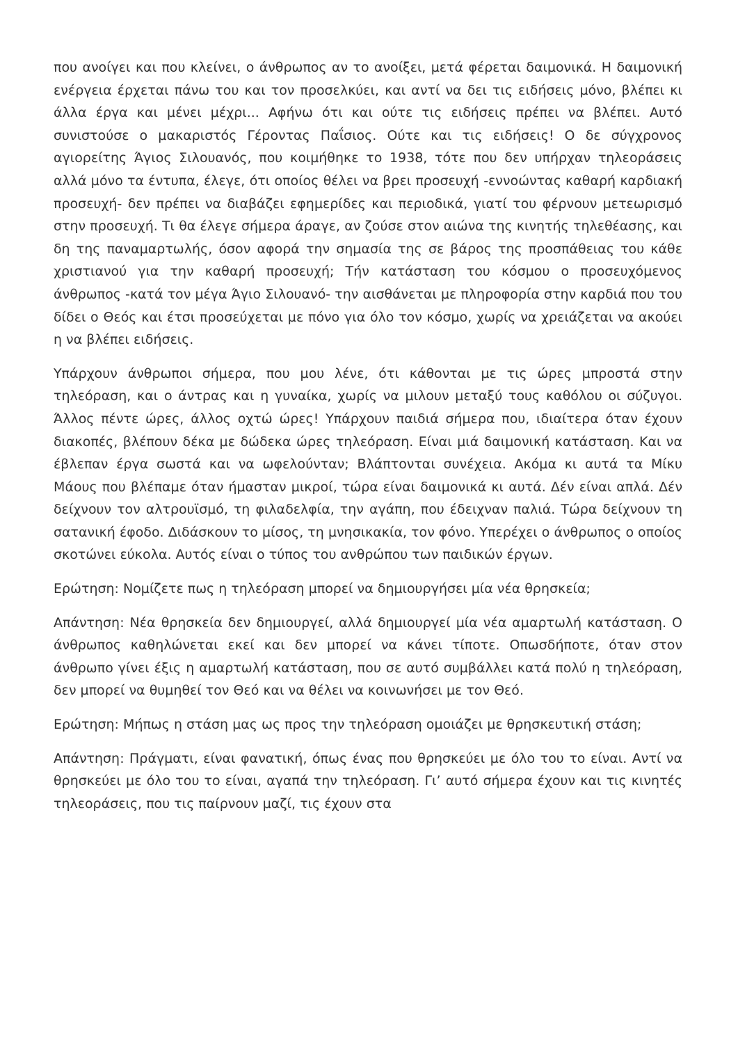που ανοίγει και που κλείνει, ο άνθρωπος αν το ανοίξει, μετά φέρεται δαιμονικά. Η δαιμονική ενέργεια έρχεται πάνω του και τον προσελκύει, και αντί να δει τις ειδήσεις μόνο, βλέπει κι άλλα έργα και μένει μέχρι... Αφήνω ότι και ούτε τις ειδήσεις πρέπει να βλέπει. Αυτό συνιστούσε ο μακαριστός Γέροντας Παΐσιος. Ούτε και τις ειδήσεις! Ο δε σύγχρονος αγιορείτης Άγιος Σιλουανός, που κοιμήθηκε το 1938, τότε που δεν υπήρχαν τηλεοράσεις αλλά μόνο τα έντυπα, έλεγε, ότι οποίος θέλει να βρει προσευχή -εννοώντας καθαρή καρδιακή προσευχή- δεν πρέπει να διαβάζει εφημερίδες και περιοδικά, γιατί του φέρνουν μετεωρισμό στην προσευχή. Τι θα έλεγε σήμερα άραγε, αν ζούσε στον αιώνα της κινητής τηλεθέασης, και δη της παναμαρτωλής, όσον αφορά την σημασία της σε βάρος της προσπάθειας του κάθε χριστιανού για την καθαρή προσευχή; Τήν κατάσταση του κόσμου ο προσευχόμενος άνθρωπος -κατά τον μέγα Άγιο Σιλουανό- την αισθάνεται με πληροφορία στην καρδιά που του δίδει ο Θεός και έτσι προσεύχεται με πόνο για όλο τον κόσμο, χωρίς να χρειάζεται να ακούει η να βλέπει ειδήσεις.
Υπάρχουν άνθρωποι σήμερα, που μου λένε, ότι κάθονται με τις ώρες μπροστά στην τηλεόραση, και ο άντρας και η γυναίκα, χωρίς να μιλουν μεταξύ τους καθόλου οι σύζυγοι. Άλλος πέντε ώρες, άλλος οχτώ ώρες! Υπάρχουν παιδιά σήμερα που, ιδιαίτερα όταν έχουν διακοπές, βλέπουν δέκα με δώδεκα ώρες τηλεόραση. Είναι μιά δαιμονική κατάσταση. Και να έβλεπαν έργα σωστά και να ωφελούνταν; Βλάπτονται συνέχεια. Ακόμα κι αυτά τα Μίκυ Μάους που βλέπαμε όταν ήμασταν μικροί, τώρα είναι δαιμονικά κι αυτά. Δέν είναι απλά. Δέν δείχνουν τον αλτρουϊσμό, τη φιλαδελφία, την αγάπη, που έδειχναν παλιά. Τώρα δείχνουν τη σατανική έφοδο. Διδάσκουν το μίσος, τη μνησικακία, τον φόνο. Υπερέχει ο άνθρωπος ο οποίος σκοτώνει εύκολα. Αυτός είναι ο τύπος του ανθρώπου των παιδικών έργων.
Ερώτηση: Νομίζετε πως η τηλεόραση μπορεί να δημιουργήσει μία νέα θρησκεία;
Απάντηση: Νέα θρησκεία δεν δημιουργεί, αλλά δημιουργεί μία νέα αμαρτωλή κατάσταση. Ο άνθρωπος καθηλώνεται εκεί και δεν μπορεί να κάνει τίποτε. Οπωσδήποτε, όταν στον άνθρωπο γίνει έξις η αμαρτωλή κατάσταση, που σε αυτό συμβάλλει κατά πολύ η τηλεόραση, δεν μπορεί να θυμηθεί τον Θεό και να θέλει να κοινωνήσει με τον Θεό.
Ερώτηση: Μήπως η στάση μας ως προς την τηλεόραση ομοιάζει με θρησκευτική στάση;
Απάντηση: Πράγματι, είναι φανατική, όπως ένας που θρησκεύει με όλο του το είναι. Αντί να θρησκεύει με όλο του το είναι, αγαπά την τηλεόραση. Γι’ αυτό σήμερα έχουν και τις κινητές τηλεοράσεις, που τις παίρνουν μαζί, τις έχουν στα